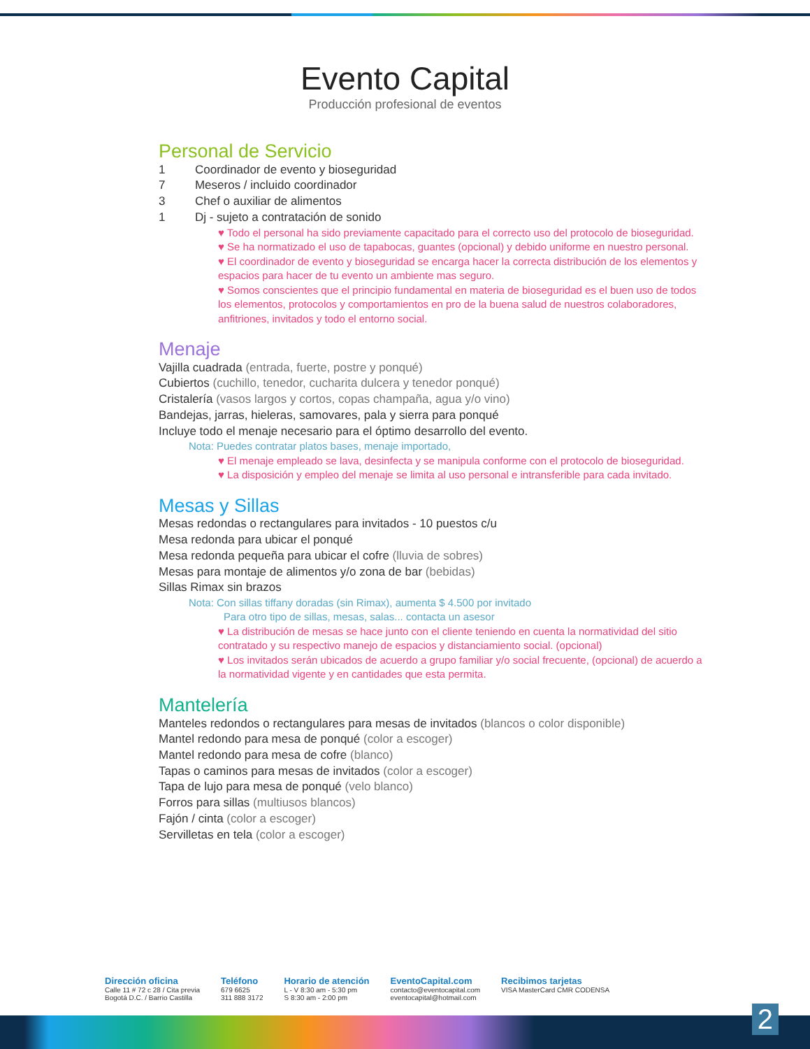Evento Capital
Producción profesional de eventos
Personal de Servicio
1 Coordinador de evento y bioseguridad
7 Meseros / incluido coordinador
3 Chef o auxiliar de alimentos
1 Dj - sujeto a contratación de sonido
♥ Todo el personal ha sido previamente capacitado para el correcto uso del protocolo de bioseguridad.
♥ Se ha normatizado el uso de tapabocas, guantes (opcional) y debido uniforme en nuestro personal.
♥ El coordinador de evento y bioseguridad se encarga hacer la correcta distribución de los elementos y espacios para hacer de tu evento un ambiente mas seguro.
♥ Somos conscientes que el principio fundamental en materia de bioseguridad es el buen uso de todos los elementos, protocolos y comportamientos en pro de la buena salud de nuestros colaboradores, anfitriones, invitados y todo el entorno social.
Menaje
Vajilla cuadrada (entrada, fuerte, postre y ponqué)
Cubiertos (cuchillo, tenedor, cucharita dulcera y tenedor ponqué)
Cristalería (vasos largos y cortos, copas champaña, agua y/o vino)
Bandejas, jarras, hieleras, samovares, pala y sierra para ponqué
Incluye todo el menaje necesario para el óptimo desarrollo del evento.
Nota: Puedes contratar platos bases, menaje importado,
♥ El menaje empleado se lava, desinfecta y se manipula conforme con el protocolo de bioseguridad.
♥ La disposición y empleo del menaje se limita al uso personal e intransferible para cada invitado.
Mesas y Sillas
Mesas redondas o rectangulares para invitados - 10 puestos c/u
Mesa redonda para ubicar el ponqué
Mesa redonda pequeña para ubicar el cofre (lluvia de sobres)
Mesas para montaje de alimentos y/o zona de bar (bebidas)
Sillas Rimax sin brazos
Nota: Con sillas tiffany doradas (sin Rimax), aumenta $ 4.500 por invitado
Para otro tipo de sillas, mesas, salas... contacta un asesor
♥ La distribución de mesas se hace junto con el cliente teniendo en cuenta la normatividad del sitio contratado y su respectivo manejo de espacios y distanciamiento social. (opcional)
♥ Los invitados serán ubicados de acuerdo a grupo familiar y/o social frecuente, (opcional) de acuerdo a la normatividad vigente y en cantidades que esta permita.
Mantelería
Manteles redondos o rectangulares para mesas de invitados (blancos o color disponible)
Mantel redondo para mesa de ponqué (color a escoger)
Mantel redondo para mesa de cofre (blanco)
Tapas o caminos para mesas de invitados (color a escoger)
Tapa de lujo para mesa de ponqué (velo blanco)
Forros para sillas (multiusos blancos)
Fajón / cinta (color a escoger)
Servilletas en tela (color a escoger)
Dirección oficina
Calle 11 # 72 c 28 / Cita previa
Bogotá D.C. / Barrio Castilla
Teléfono
679 6625
311 888 3172
Horario de atención
L - V 8:30 am - 5:30 pm
S 8:30 am - 2:00 pm
EventoCapital.com
contacto@eventocapital.com
eventocapital@hotmail.com
Recibimos tarjetas
VISA MasterCard CMR CODENSA
2